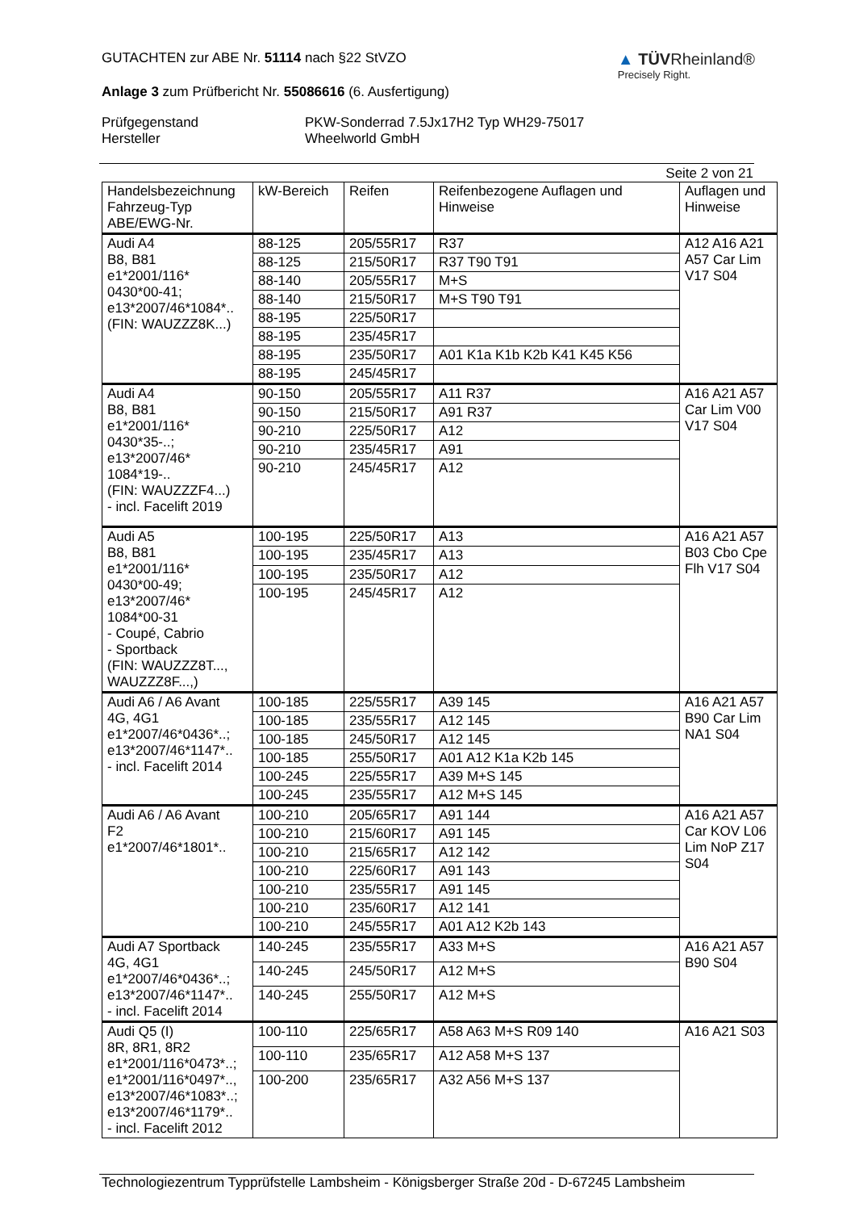GUTACHTEN zur ABE Nr. 51114 nach §22 StVZO
Anlage 3 zum Prüfbericht Nr. 55086616 (6. Ausfertigung)
▲ TÜVRheinland®
Precisely Right.
Prüfgegenstand PKW-Sonderrad 7.5Jx17H2 Typ WH29-75017 Hersteller Wheelworld GmbH
Seite 2 von 21
| Handelsbezeichnung Fahrzeug-Typ ABE/EWG-Nr. | kW-Bereich | Reifen | Reifenbezogene Auflagen und Hinweise | Auflagen und Hinweise |
| --- | --- | --- | --- | --- |
| Audi A4 B8, B81 e1*2001/116* 0430*00-41; e13*2007/46*1084*.. (FIN: WAUZZZ8K...) | 88-125 | 205/55R17 | R37 | A12 A16 A21 A57 Car Lim V17 S04 |
| | 88-125 | 215/50R17 | R37 T90 T91 | |
| | 88-140 | 205/55R17 | M+S | |
| | 88-140 | 215/50R17 | M+S T90 T91 | |
| | 88-195 | 225/50R17 | | |
| | 88-195 | 235/45R17 | | |
| | 88-195 | 235/50R17 | A01 K1a K1b K2b K41 K45 K56 | |
| | 88-195 | 245/45R17 | | |
| Audi A4 B8, B81 e1*2001/116* 0430*35-..; e13*2007/46* 1084*19-.. (FIN: WAUZZZF4...) - incl. Facelift 2019 | 90-150 | 205/55R17 | A11 R37 | A16 A21 A57 Car Lim V00 V17 S04 |
| | 90-150 | 215/50R17 | A91 R37 | |
| | 90-210 | 225/50R17 | A12 | |
| | 90-210 | 235/45R17 | A91 | |
| | 90-210 | 245/45R17 | A12 | |
| Audi A5 B8, B81 e1*2001/116* 0430*00-49; e13*2007/46* 1084*00-31 - Coupé, Cabrio - Sportback (FIN: WAUZZZ8T..., WAUZZZ8F...,) | 100-195 | 225/50R17 | A13 | A16 A21 A57 B03 Cbo Cpe Flh V17 S04 |
| | 100-195 | 235/45R17 | A13 | |
| | 100-195 | 235/50R17 | A12 | |
| | 100-195 | 245/45R17 | A12 | |
| Audi A6 / A6 Avant 4G, 4G1 e1*2007/46*0436*..; e13*2007/46*1147*.. - incl. Facelift 2014 | 100-185 | 225/55R17 | A39 145 | A16 A21 A57 B90 Car Lim NA1 S04 |
| | 100-185 | 235/55R17 | A12 145 | |
| | 100-185 | 245/50R17 | A12 145 | |
| | 100-185 | 255/50R17 | A01 A12 K1a K2b 145 | |
| | 100-245 | 225/55R17 | A39 M+S 145 | |
| | 100-245 | 235/55R17 | A12 M+S 145 | |
| Audi A6 / A6 Avant F2 e1*2007/46*1801*.. | 100-210 | 205/65R17 | A91 144 | A16 A21 A57 Car KOV L06 Lim NoP Z17 S04 |
| | 100-210 | 215/60R17 | A91 145 | |
| | 100-210 | 215/65R17 | A12 142 | |
| | 100-210 | 225/60R17 | A91 143 | |
| | 100-210 | 235/55R17 | A91 145 | |
| | 100-210 | 235/60R17 | A12 141 | |
| | 100-210 | 245/55R17 | A01 A12 K2b 143 | |
| Audi A7 Sportback 4G, 4G1 e1*2007/46*0436*..; e13*2007/46*1147*.. - incl. Facelift 2014 | 140-245 | 235/55R17 | A33 M+S | A16 A21 A57 B90 S04 |
| | 140-245 | 245/50R17 | A12 M+S | |
| | 140-245 | 255/50R17 | A12 M+S | |
| Audi Q5 (I) 8R, 8R1, 8R2 e1*2001/116*0473*..; e1*2001/116*0497*.., e13*2007/46*1083*..; e13*2007/46*1179*.. - incl. Facelift 2012 | 100-110 | 225/65R17 | A58 A63 M+S R09 140 | A16 A21 S03 |
| | 100-110 | 235/65R17 | A12 A58 M+S 137 | |
| | 100-200 | 235/65R17 | A32 A56 M+S 137 | |
Technologiezentrum Typprüfstelle Lambsheim - Königsberger Straße 20d - D-67245 Lambsheim